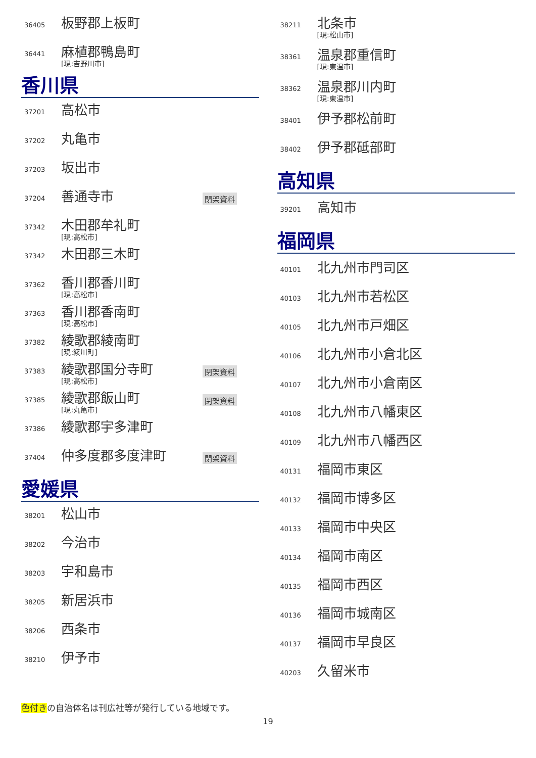36405
板野郡上板町
36441
麻植郡鴨島町
[現:吉野川市]
香川県
37201
高松市
37202
丸亀市
37203
坂出市
37204
善通寺市
閉架資料
37342
木田郡牟礼町
[現:高松市]
37342
木田郡三木町
37362
香川郡香川町
[現:高松市]
37363
香川郡香南町
[現:高松市]
37382
綾歌郡綾南町
[現:綾川町]
37383
綾歌郡国分寺町
[現:高松市]
閉架資料
37385
綾歌郡飯山町
[現:丸亀市]
閉架資料
37386
綾歌郡宇多津町
37404
仲多度郡多度津町
閉架資料
愛媛県
38201
松山市
38202
今治市
38203
宇和島市
38205
新居浜市
38206
西条市
38210
伊予市
38211
北条市
[現:松山市]
38361
温泉郡重信町
[現:東温市]
38362
温泉郡川内町
[現:東温市]
38401
伊予郡松前町
38402
伊予郡砥部町
高知県
39201
高知市
福岡県
40101
北九州市門司区
40103
北九州市若松区
40105
北九州市戸畑区
40106
北九州市小倉北区
40107
北九州市小倉南区
40108
北九州市八幡東区
40109
北九州市八幡西区
40131
福岡市東区
40132
福岡市博多区
40133
福岡市中央区
40134
福岡市南区
40135
福岡市西区
40136
福岡市城南区
40137
福岡市早良区
40203
久留米市
色付きの自治体名は刊広社等が発行している地域です。
19